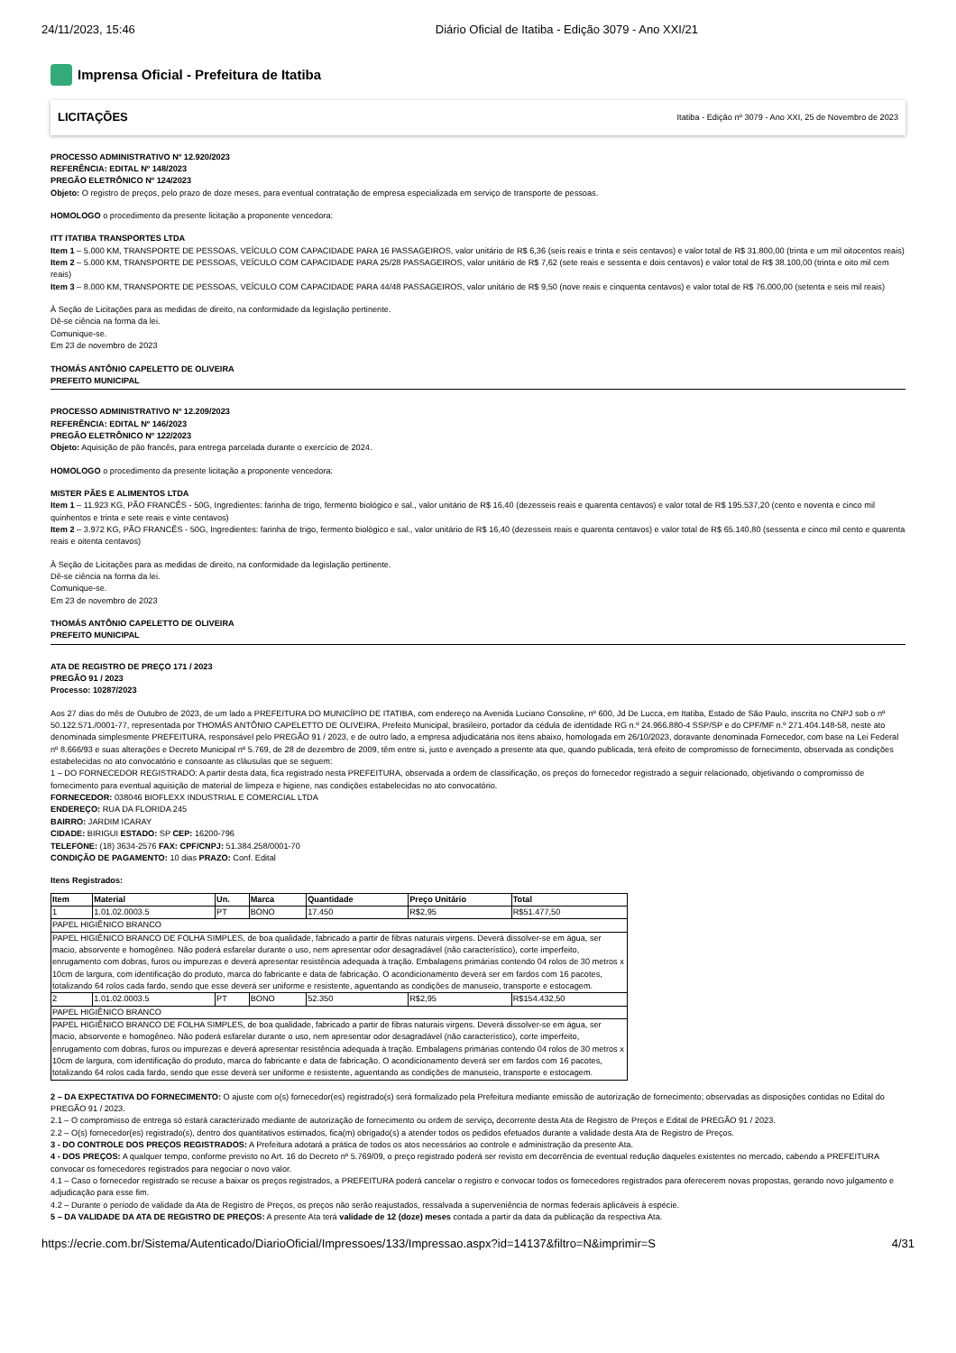24/11/2023, 15:46 Diário Oficial de Itatiba - Edição 3079 - Ano XXI/21
Imprensa Oficial - Prefeitura de Itatiba
LICITAÇÕES Itatiba - Edição nº 3079 - Ano XXI, 25 de Novembro de 2023
PROCESSO ADMINISTRATIVO Nº 12.920/2023
REFERÊNCIA: EDITAL Nº 148/2023
PREGÃO ELETRÔNICO Nº 124/2023
Objeto: O registro de preços, pelo prazo de doze meses, para eventual contratação de empresa especializada em serviço de transporte de pessoas.
HOMOLOGO o procedimento da presente licitação a proponente vencedora:
ITT ITATIBA TRANSPORTES LTDA
Item 1 – 5.000 KM, TRANSPORTE DE PESSOAS, VEÍCULO COM CAPACIDADE PARA 16 PASSAGEIROS, valor unitário de R$ 6,36 (seis reais e trinta e seis centavos) e valor total de R$ 31.800,00 (trinta e um mil oitocentos reais)
Item 2 – 5.000 KM, TRANSPORTE DE PESSOAS, VEÍCULO COM CAPACIDADE PARA 25/28 PASSAGEIROS, valor unitário de R$ 7,62 (sete reais e sessenta e dois centavos) e valor total de R$ 38.100,00 (trinta e oito mil cem reais)
Item 3 – 8.000 KM, TRANSPORTE DE PESSOAS, VEÍCULO COM CAPACIDADE PARA 44/48 PASSAGEIROS, valor unitário de R$ 9,50 (nove reais e cinquenta centavos) e valor total de R$ 76.000,00 (setenta e seis mil reais)
À Seção de Licitações para as medidas de direito, na conformidade da legislação pertinente.
Dê-se ciência na forma da lei.
Comunique-se.
Em 23 de novembro de 2023
THOMÁS ANTÔNIO CAPELETTO DE OLIVEIRA
PREFEITO MUNICIPAL
PROCESSO ADMINISTRATIVO Nº 12.209/2023
REFERÊNCIA: EDITAL Nº 146/2023
PREGÃO ELETRÔNICO Nº 122/2023
Objeto: Aquisição de pão francês, para entrega parcelada durante o exercício de 2024.
HOMOLOGO o procedimento da presente licitação a proponente vencedora:
MISTER PÃES E ALIMENTOS LTDA
Item 1 – 11.923 KG, PÃO FRANCÊS - 50G, Ingredientes: farinha de trigo, fermento biológico e sal., valor unitário de R$ 16,40 (dezesseis reais e quarenta centavos) e valor total de R$ 195.537,20 (cento e noventa e cinco mil quinhentos e trinta e sete reais e vinte centavos)
Item 2 – 3.972 KG, PÃO FRANCÊS - 50G, Ingredientes: farinha de trigo, fermento biológico e sal., valor unitário de R$ 16,40 (dezesseis reais e quarenta centavos) e valor total de R$ 65.140,80 (sessenta e cinco mil cento e quarenta reais e oitenta centavos)
À Seção de Licitações para as medidas de direito, na conformidade da legislação pertinente.
Dê-se ciência na forma da lei.
Comunique-se.
Em 23 de novembro de 2023
THOMÁS ANTÔNIO CAPELETTO DE OLIVEIRA
PREFEITO MUNICIPAL
ATA DE REGISTRO DE PREÇO 171 / 2023
PREGÃO 91 / 2023
Processo: 10287/2023
Aos 27 dias do mês de Outubro de 2023, de um lado a PREFEITURA DO MUNICÍPIO DE ITATIBA, com endereço na Avenida Luciano Consoline, nº 600, Jd De Lucca, em Itatiba, Estado de São Paulo, inscrita no CNPJ sob o nº 50.122.571./0001-77, representada por THOMÁS ANTÔNIO CAPELETTO DE OLIVEIRA, Prefeito Municipal, brasileiro, portador da cédula de identidade RG n.º 24.966.880-4 SSP/SP e do CPF/MF n.º 271.404.148-58, neste ato denominada simplesmente PREFEITURA, responsável pelo PREGÃO 91 / 2023, e de outro lado, a empresa adjudicatária nos itens abaixo, homologada em 26/10/2023, doravante denominada Fornecedor, com base na Lei Federal nº 8.666/93 e suas alterações e Decreto Municipal nº 5.769, de 28 de dezembro de 2009, têm entre si, justo e avençado a presente ata que, quando publicada, terá efeito de compromisso de fornecimento, observada as condições estabelecidas no ato convocatório e consoante as cláusulas que se seguem:
1 – DO FORNECEDOR REGISTRADO: A partir desta data, fica registrado nesta PREFEITURA, observada a ordem de classificação, os preços do fornecedor registrado a seguir relacionado, objetivando o compromisso de fornecimento para eventual aquisição de material de limpeza e higiene, nas condições estabelecidas no ato convocatório.
FORNECEDOR: 038046 BIOFLEXX INDUSTRIAL E COMERCIAL LTDA
ENDEREÇO: RUA DA FLORIDA 245
BAIRRO: JARDIM ICARAY
CIDADE: BIRIGUI ESTADO: SP CEP: 16200-796
TELEFONE: (18) 3634-2576 FAX: CPF/CNPJ: 51.384.258/0001-70
CONDIÇÃO DE PAGAMENTO: 10 dias PRAZO: Conf. Edital
Itens Registrados:
| Item | Material | Un. | Marca | Quantidade | Preço Unitário | Total |
| --- | --- | --- | --- | --- | --- | --- |
| 1 | 1.01.02.0003.5 | PT | BONO | 17.450 | R$2,95 | R$51.477,50 |
| PAPEL HIGIÊNICO BRANCO | | | | | | |
| PAPEL HIGIÊNICO BRANCO DE FOLHA SIMPLES, de boa qualidade, fabricado a partir de fibras naturais virgens. Deverá dissolver-se em água, ser macio, absorvente e homogêneo. Não poderá esfarelar durante o uso, nem apresentar odor desagradável (não característico), corte imperfeito, enrugamento com dobras, furos ou impurezas e deverá apresentar resistência adequada à tração. Embalagens primárias contendo 04 rolos de 30 metros x 10cm de largura, com identificação do produto, marca do fabricante e data de fabricação. O acondicionamento deverá ser em fardos com 16 pacotes, totalizando 64 rolos cada fardo, sendo que esse deverá ser uniforme e resistente, aguentando as condições de manuseio, transporte e estocagem. | | | | | | |
| 2 | 1.01.02.0003.5 | PT | BONO | 52.350 | R$2,95 | R$154.432,50 |
| PAPEL HIGIÊNICO BRANCO | | | | | | |
| PAPEL HIGIÊNICO BRANCO DE FOLHA SIMPLES, de boa qualidade, fabricado a partir de fibras naturais virgens. Deverá dissolver-se em água, ser macio, absorvente e homogêneo. Não poderá esfarelar durante o uso, nem apresentar odor desagradável (não característico), corte imperfeito, enrugamento com dobras, furos ou impurezas e deverá apresentar resistência adequada à tração. Embalagens primárias contendo 04 rolos de 30 metros x 10cm de largura, com identificação do produto, marca do fabricante e data de fabricação. O acondicionamento deverá ser em fardos com 16 pacotes, totalizando 64 rolos cada fardo, sendo que esse deverá ser uniforme e resistente, aguentando as condições de manuseio, transporte e estocagem. | | | | | | |
2 – DA EXPECTATIVA DO FORNECIMENTO: O ajuste com o(s) fornecedor(es) registrado(s) será formalizado pela Prefeitura mediante emissão de autorização de fornecimento; observadas as disposições contidas no Edital do PREGÃO 91 / 2023.
2.1 – O compromisso de entrega só estará caracterizado mediante de autorização de fornecimento ou ordem de serviço, decorrente desta Ata de Registro de Preços e Edital de PREGÃO 91 / 2023.
2.2 – O(s) fornecedor(es) registrado(s), dentro dos quantitativos estimados, fica(m) obrigado(s) a atender todos os pedidos efetuados durante a validade desta Ata de Registro de Preços.
3 - DO CONTROLE DOS PREÇOS REGISTRADOS: A Prefeitura adotará a prática de todos os atos necessários ao controle e administração da presente Ata.
4 - DOS PREÇOS: A qualquer tempo, conforme previsto no Art. 16 do Decreto nº 5.769/09, o preço registrado poderá ser revisto em decorrência de eventual redução daqueles existentes no mercado, cabendo a PREFEITURA convocar os fornecedores registrados para negociar o novo valor.
4.1 – Caso o fornecedor registrado se recuse a baixar os preços registrados, a PREFEITURA poderá cancelar o registro e convocar todos os fornecedores registrados para oferecerem novas propostas, gerando novo julgamento e adjudicação para esse fim.
4.2 – Durante o período de validade da Ata de Registro de Preços, os preços não serão reajustados, ressalvada a superveniência de normas federais aplicáveis à espécie.
5 – DA VALIDADE DA ATA DE REGISTRO DE PREÇOS: A presente Ata terá validade de 12 (doze) meses contada a partir da data da publicação da respectiva Ata.
https://ecrie.com.br/Sistema/Autenticado/DiarioOficial/Impressoes/133/Impressao.aspx?id=14137&filtro=N&imprimir=S 4/31